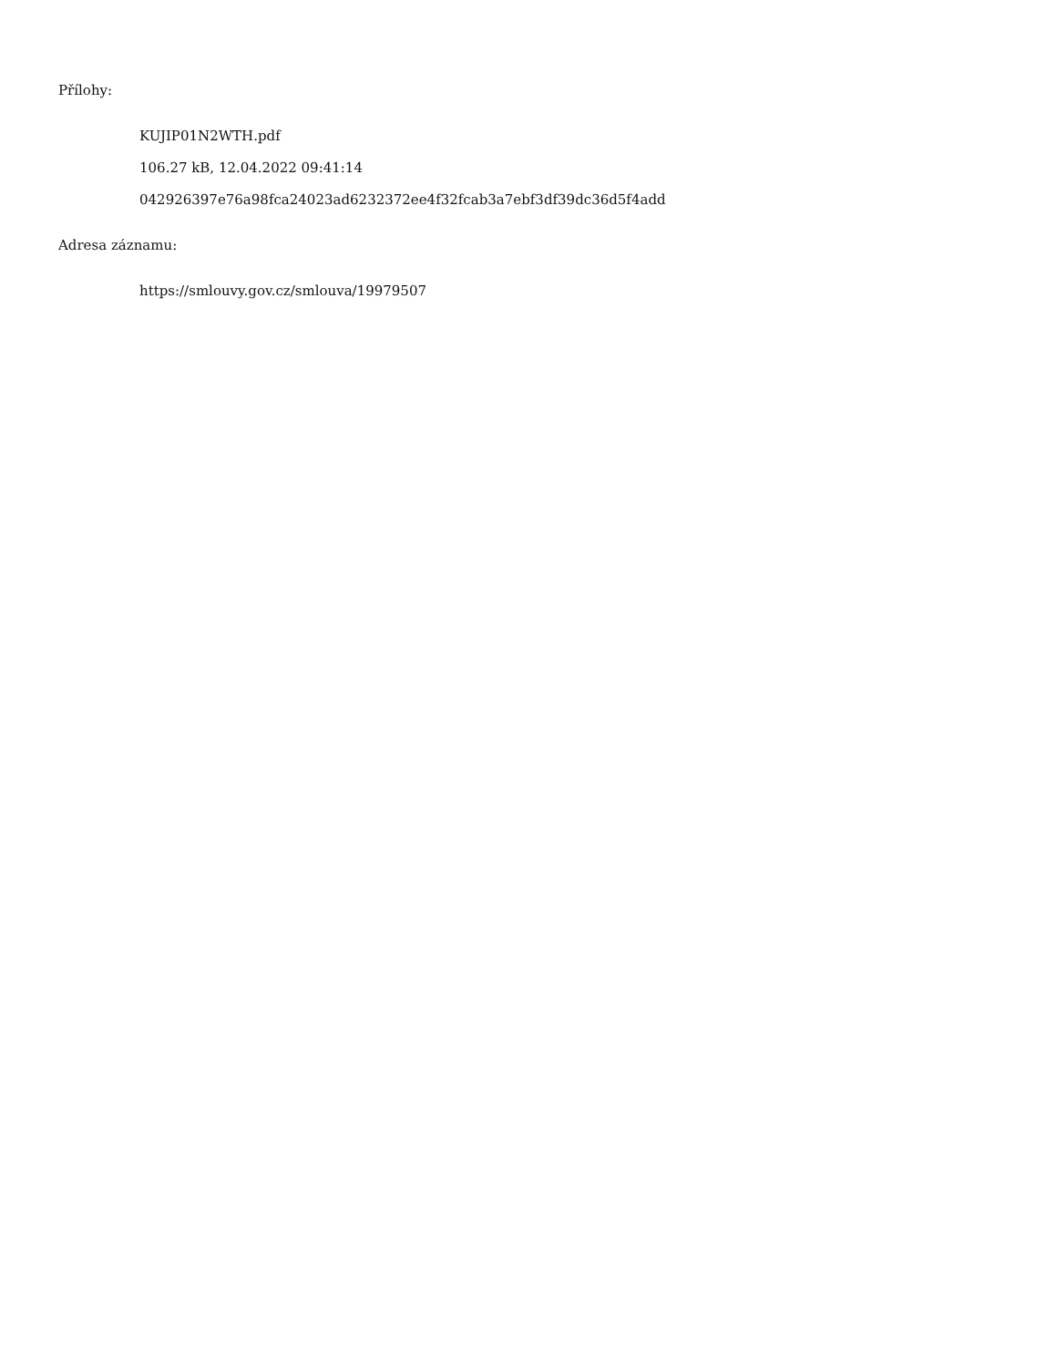Přílohy:
KUJIP01N2WTH.pdf
106.27 kB, 12.04.2022 09:41:14
042926397e76a98fca24023ad6232372ee4f32fcab3a7ebf3df39dc36d5f4add
Adresa záznamu:
https://smlouvy.gov.cz/smlouva/19979507